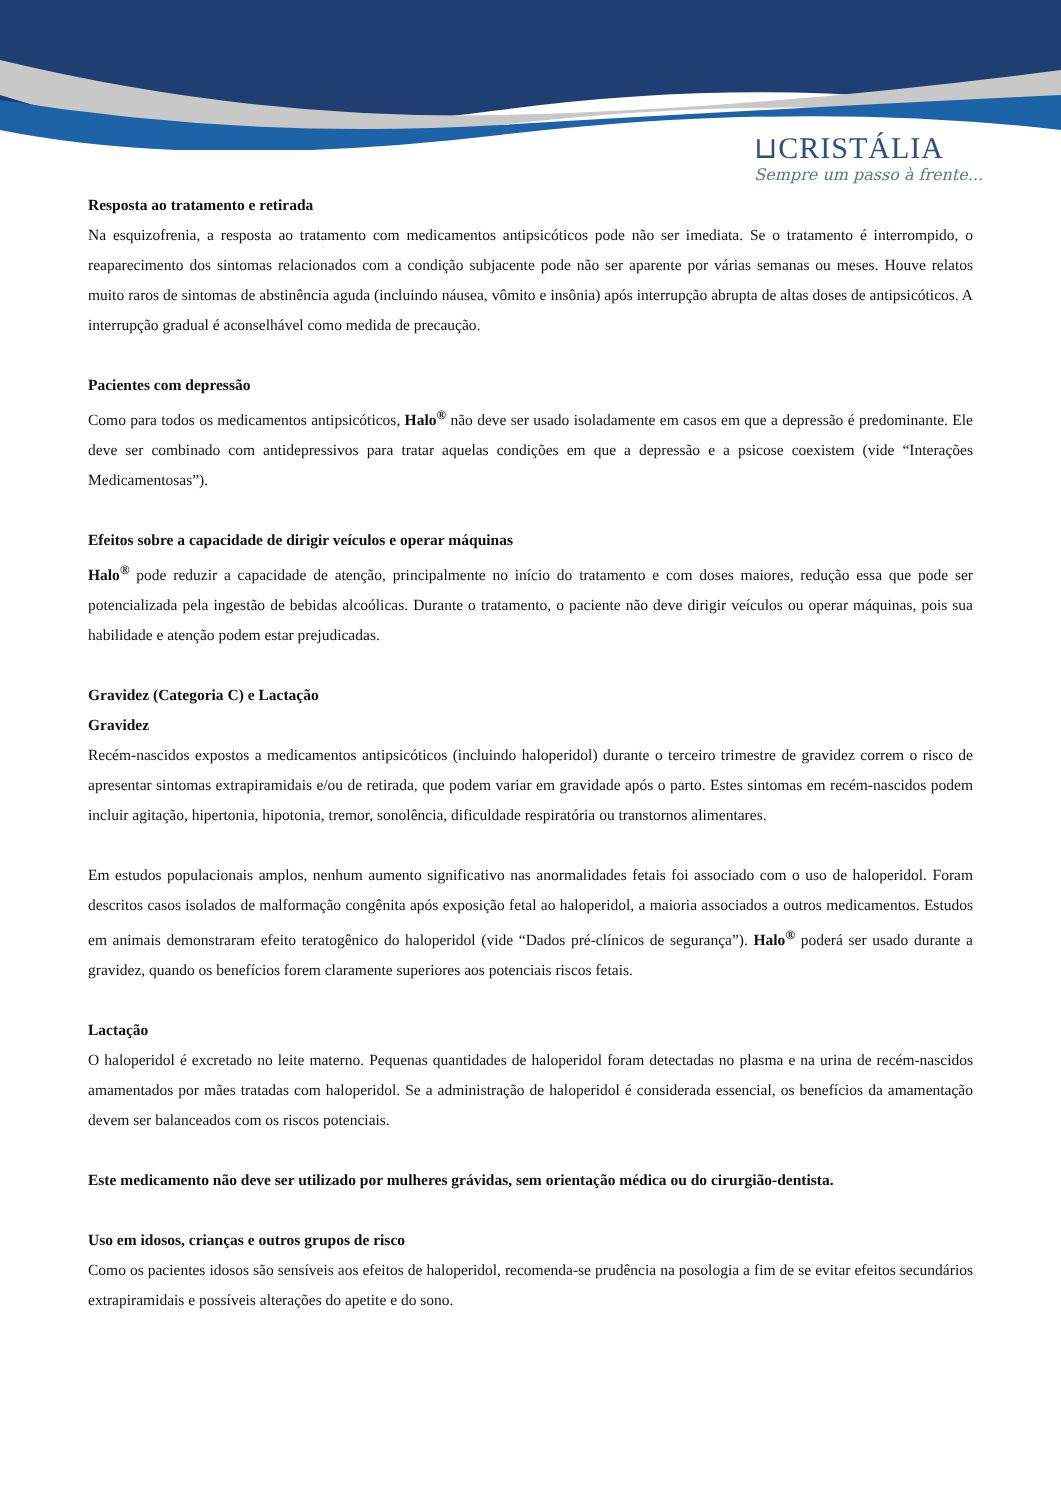⊔CRISTÁLIA
Sempre um passo à frente...
Resposta ao tratamento e retirada
Na esquizofrenia, a resposta ao tratamento com medicamentos antipsicóticos pode não ser imediata. Se o tratamento é interrompido, o reaparecimento dos sintomas relacionados com a condição subjacente pode não ser aparente por várias semanas ou meses. Houve relatos muito raros de sintomas de abstinência aguda (incluindo náusea, vômito e insônia) após interrupção abrupta de altas doses de antipsicóticos. A interrupção gradual é aconselhável como medida de precaução.
Pacientes com depressão
Como para todos os medicamentos antipsicóticos, Halo<sup>®</sup> não deve ser usado isoladamente em casos em que a depressão é predominante. Ele deve ser combinado com antidepressivos para tratar aquelas condições em que a depressão e a psicose coexistem (vide “Interações Medicamentosas”).
Efeitos sobre a capacidade de dirigir veículos e operar máquinas
Halo<sup>®</sup> pode reduzir a capacidade de atenção, principalmente no início do tratamento e com doses maiores, redução essa que pode ser potencializada pela ingestão de bebidas alcoólicas. Durante o tratamento, o paciente não deve dirigir veículos ou operar máquinas, pois sua habilidade e atenção podem estar prejudicadas.
Gravidez (Categoria C) e Lactação
Gravidez
Recém-nascidos expostos a medicamentos antipsicóticos (incluindo haloperidol) durante o terceiro trimestre de gravidez correm o risco de apresentar sintomas extrapiramidais e/ou de retirada, que podem variar em gravidade após o parto. Estes sintomas em recém-nascidos podem incluir agitação, hipertonia, hipotonia, tremor, sonolência, dificuldade respiratória ou transtornos alimentares.
Em estudos populacionais amplos, nenhum aumento significativo nas anormalidades fetais foi associado com o uso de haloperidol. Foram descritos casos isolados de malformação congênita após exposição fetal ao haloperidol, a maioria associados a outros medicamentos. Estudos em animais demonstraram efeito teratogênico do haloperidol (vide “Dados pré-clínicos de segurança”). Halo<sup>®</sup> poderá ser usado durante a gravidez, quando os benefícios forem claramente superiores aos potenciais riscos fetais.
Lactação
O haloperidol é excretado no leite materno. Pequenas quantidades de haloperidol foram detectadas no plasma e na urina de recém-nascidos amamentados por mães tratadas com haloperidol. Se a administração de haloperidol é considerada essencial, os benefícios da amamentação devem ser balanceados com os riscos potenciais.
Este medicamento não deve ser utilizado por mulheres grávidas, sem orientação médica ou do cirurgião-dentista.
Uso em idosos, crianças e outros grupos de risco
Como os pacientes idosos são sensíveis aos efeitos de haloperidol, recomenda-se prudência na posologia a fim de se evitar efeitos secundários extrapiramidais e possíveis alterações do apetite e do sono.